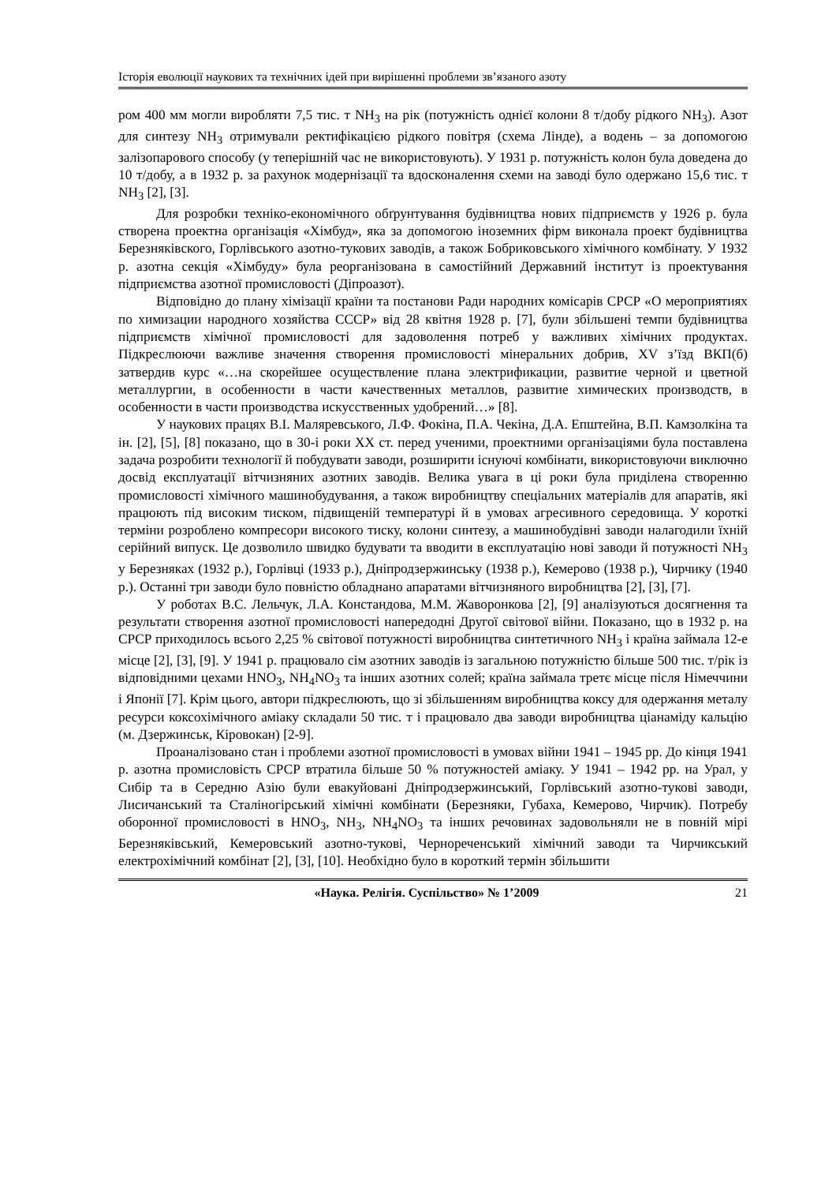Історія еволюції наукових та технічних ідей при вирішенні проблеми зв’язаного азоту
ром 400 мм могли виробляти 7,5 тис. т NH<sub>3</sub> на рік (потужність однієї колони 8 т/добу рідкого NH<sub>3</sub>). Азот для синтезу NH<sub>3</sub> отримували ректифікацією рідкого повітря (схема Лінде), а водень – за допомогою залізопарового способу (у теперішній час не використовують). У 1931 р. потужність колон була доведена до 10 т/добу, а в 1932 р. за рахунок модернізації та вдосконалення схеми на заводі було одержано 15,6 тис. т NH<sub>3</sub> [2], [3].
Для розробки техніко-економічного обґрунтування будівництва нових підприємств у 1926 р. була створена проектна організація «Хімбуд», яка за допомогою іноземних фірм виконала проект будівництва Березняківского, Горлівського азотно-тукових заводів, а також Бобриковського хімічного комбінату. У 1932 р. азотна секція «Хімбуду» була реорганізована в самостійний Державний інститут із проектування підприємства азотної промисловості (Діпроазот).
Відповідно до плану хімізації країни та постанови Ради народних комісарів СРСР «О мероприятиях по химизации народного хозяйства СССР» від 28 квітня 1928 р. [7], були збільшені темпи будівництва підприємств хімічної промисловості для задоволення потреб у важливих хімічних продуктах. Підкреслюючи важливе значення створення промисловості мінеральних добрив, XV з’їзд ВКП(б) затвердив курс «…на скорейшее осуществление плана электрификации, развитие черной и цветной металлургии, в особенности в части качественных металлов, развитие химических производств, в особенности в части производства искусственных удобрений…» [8].
У наукових працях В.І. Маляревського, Л.Ф. Фокіна, П.А. Чекіна, Д.А. Епштейна, В.П. Камзолкіна та ін. [2], [5], [8] показано, що в 30-і роки XX ст. перед ученими, проектними організаціями була поставлена задача розробити технології й побудувати заводи, розширити існуючі комбінати, використовуючи виключно досвід експлуатації вітчизняних азотних заводів. Велика увага в ці роки була приділена створенню промисловості хімічного машинобудування, а також виробництву спеціальних матеріалів для апаратів, які працюють під високим тиском, підвищеній температурі й в умовах агресивного середовища. У короткі терміни розроблено компресори високого тиску, колони синтезу, а машинобудівні заводи налагодили їхній серійний випуск. Це дозволило швидко будувати та вводити в експлуатацію нові заводи й потужності NH<sub>3</sub> у Березняках (1932 р.), Горлівці (1933 р.), Дніпродзержинську (1938 р.), Кемерово (1938 р.), Чирчику (1940 р.). Останні три заводи було повністю обладнано апаратами вітчизняного виробництва [2], [3], [7].
У роботах В.С. Лельчук, Л.А. Констандова, М.М. Жаворонкова [2], [9] аналізуються досягнення та результати створення азотної промисловості напередодні Другої світової війни. Показано, що в 1932 р. на СРСР приходилось всього 2,25 % світової потужності виробництва синтетичного NH<sub>3</sub> і країна займала 12-е місце [2], [3], [9]. У 1941 р. працювало сім азотних заводів із загальною потужністю більше 500 тис. т/рік із відповідними цехами HNO<sub>3</sub>, NH<sub>4</sub>NO<sub>3</sub> та інших азотних солей; країна займала третє місце після Німеччини і Японії [7]. Крім цього, автори підкреслюють, що зі збільшенням виробництва коксу для одержання металу ресурси коксохімічного аміаку складали 50 тис. т і працювало два заводи виробництва ціанаміду кальцію (м. Дзержинськ, Кіровокан) [2-9].
Проаналізовано стан і проблеми азотної промисловості в умовах війни 1941 – 1945 рр. До кінця 1941 р. азотна промисловість СРСР втратила більше 50 % потужностей аміаку. У 1941 – 1942 рр. на Урал, у Сибір та в Середню Азію були евакуйовані Дніпродзержинський, Горлівський азотно-тукові заводи, Лисичанський та Сталіногірський хімічні комбінати (Березняки, Губаха, Кемерово, Чирчик). Потребу оборонної промисловості в HNO<sub>3</sub>, NH<sub>3</sub>, NH<sub>4</sub>NO<sub>3</sub> та інших речовинах задовольняли не в повній мірі Березняківський, Кемеровський азотно-тукові, Чернореченський хімічний заводи та Чирчикський електрохімічний комбінат [2], [3], [10]. Необхідно було в короткий термін збільшити
«Наука. Релігія. Суспільство» № 1’2009 21